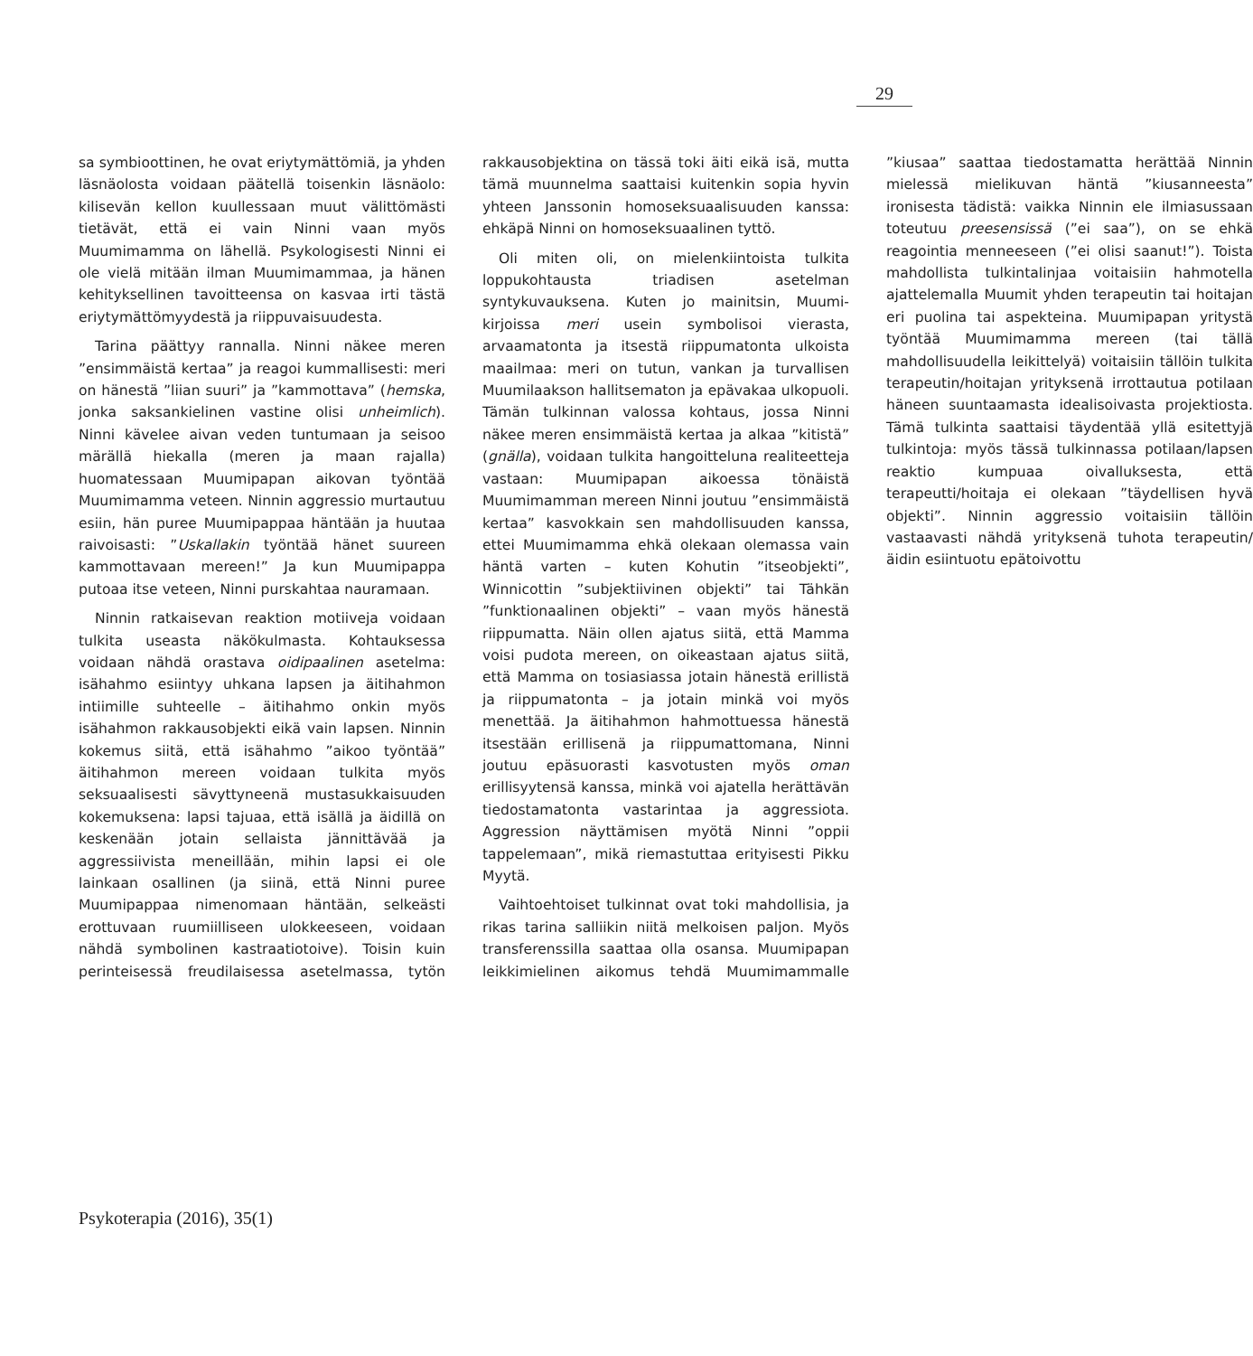29
sa symbioottinen, he ovat eriytymättömiä, ja yhden läsnäolosta voidaan päätellä toisenkin läsnäolo: kilisevän kellon kuullessaan muut välittömästi tietävät, että ei vain Ninni vaan myös Muumimamma on lähellä. Psykologisesti Ninni ei ole vielä mitään ilman Muumimammaa, ja hänen kehityksellinen tavoitteensa on kasvaa irti tästä eriytymättömyydestä ja riippuvaisuudesta.
Tarina päättyy rannalla. Ninni näkee meren ”ensimmäistä kertaa” ja reagoi kummallisesti: meri on hänestä ”liian suuri” ja ”kammottava” (hemska, jonka saksankielinen vastine olisi unheimlich). Ninni kävelee aivan veden tuntumaan ja seisoo märällä hiekalla (meren ja maan rajalla) huomatessaan Muumipapan aikovan työntää Muumimamma veteen. Ninnin aggressio murtautuu esiin, hän puree Muumipappaa häntään ja huutaa raivoisasti: ”Uskallakin työntää hänet suureen kammottavaan mereen!” Ja kun Muumipappa putoaa itse veteen, Ninni purskahtaa nauramaan.
Ninnin ratkaisevan reaktion motiiveja voidaan tulkita useasta näkökulmasta. Kohtauksessa voidaan nähdä orastava oidipaalinen asetelma: isähahmo esiintyy uhkana lapsen ja äitihahmon intiimille suhteelle – äitihahmo onkin myös isähahmon rakkausobjekti eikä vain lapsen. Ninnin kokemus siitä, että isähahmo ”aikoo työntää” äitihahmon mereen voidaan tulkita myös seksuaalisesti sävyttyneenä mustasukkaisuuden kokemuksena: lapsi tajuaa, että isällä ja äidillä on keskenään jotain sellaista jännittävää ja aggressiivista meneillään, mihin lapsi ei ole lainkaan osallinen (ja siinä, että Ninni puree Muumipappaa nimenomaan häntään, selkeästi erottuvaan ruumiilliseen ulokkeeseen, voidaan nähdä symbolinen kastraatiotoive). Toisin kuin perinteisessä freudilaisessa asetelmassa, tytön rakkausobjektina on tässä toki äiti eikä isä, mutta tämä muunnelma saattaisi kuitenkin sopia hyvin yhteen Janssonin homoseksuaalisuuden kanssa: ehkäpä Ninni on homoseksuaalinen tyttö.
Oli miten oli, on mielenkiintoista tulkita loppukohtausta triadisen asetelman syntykuvauksena. Kuten jo mainitsin, Muumi-kirjoissa meri usein symbolisoi vierasta, arvaamatonta ja itsestä riippumatonta ulkoista maailmaa: meri on tutun, vankan ja turvallisen Muumilaakson hallitsematon ja epävakaa ulkopuoli. Tämän tulkinnan valossa kohtaus, jossa Ninni näkee meren ensimmäistä kertaa ja alkaa ”kitistä” (gnälla), voidaan tulkita hangoitteluna realiteetteja vastaan: Muumipapan aikoessa tönäistä Muumimamman mereen Ninni joutuu ”ensimmäistä kertaa” kasvokkain sen mahdollisuuden kanssa, ettei Muumimamma ehkä olekaan olemassa vain häntä varten – kuten Kohutin ”itseobjekti”, Winnicottin ”subjektiivinen objekti” tai Tähkän ”funktionaalinen objekti” – vaan myös hänestä riippumatta. Näin ollen ajatus siitä, että Mamma voisi pudota mereen, on oikeastaan ajatus siitä, että Mamma on tosiasiassa jotain hänestä erillistä ja riippumatonta – ja jotain minkä voi myös menettää. Ja äitihahmon hahmottuessa hänestä itsestään erillisenä ja riippumattomana, Ninni joutuu epäsuorasti kasvotusten myös oman erillisyytensä kanssa, minkä voi ajatella herättävän tiedostamatonta vastarintaa ja aggressiota. Aggression näyttämisen myötä Ninni ”oppii tappelemaan”, mikä riemastuttaa erityisesti Pikku Myytä.
Vaihtoehtoiset tulkinnat ovat toki mahdollisia, ja rikas tarina salliikin niitä melkoisen paljon. Myös transferenssilla saattaa olla osansa. Muumipapan leikkimielinen aikomus tehdä Muumimammalle ”kiusaa” saattaa tiedostamatta herättää Ninnin mielessä mielikuvan häntä ”kiusanneesta” ironisesta tädistä: vaikka Ninnin ele ilmiasussaan toteutuu preesensissä (”ei saa”), on se ehkä reagointia menneeseen (”ei olisi saanut!”). Toista mahdollista tulkintalinjaa voitaisiin hahmotella ajattelemalla Muumit yhden terapeutin tai hoitajan eri puolina tai aspekteina. Muumipapan yritystä työntää Muumimamma mereen (tai tällä mahdollisuudella leikittelyä) voitaisiin tällöin tulkita terapeutin/hoitajan yrityksenä irrottautua potilaan häneen suuntaamasta idealisoivasta projektiosta. Tämä tulkinta saattaisi täydentää yllä esitettyjä tulkintoja: myös tässä tulkinnassa potilaan/lapsen reaktio kumpuaa oivalluksesta, että terapeutti/hoitaja ei olekaan ”täydellisen hyvä objekti”. Ninnin aggressio voitaisiin tällöin vastaavasti nähdä yrityksenä tuhota terapeutin/äidin esiintuotu epätoivottu
Psykoterapia (2016), 35(1)